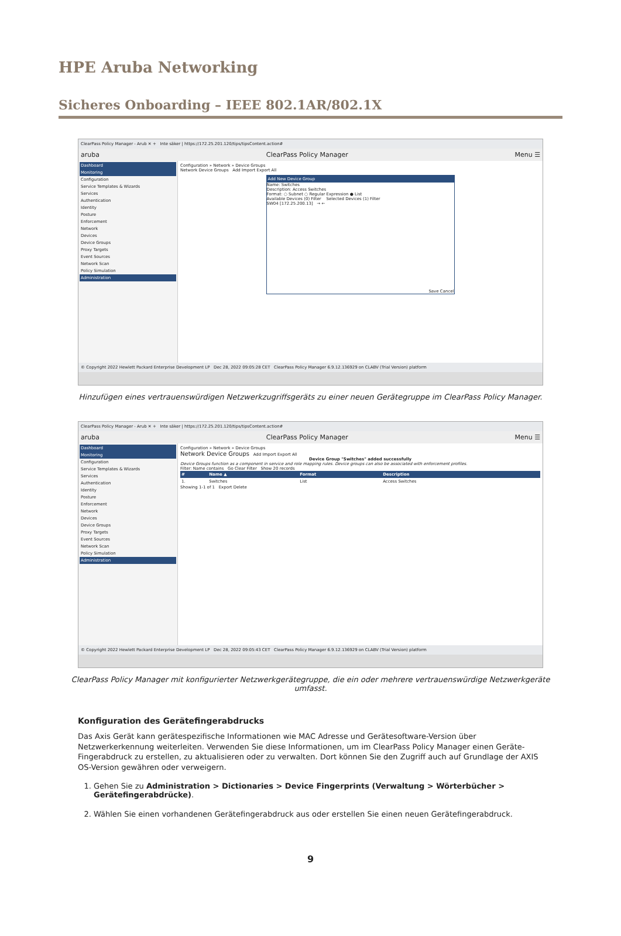HPE Aruba Networking
Sicheres Onboarding – IEEE 802.1AR/802.1X
ClearPass Policy Manager - Arub ✕ + Inte säker | https://172.25.201.120/tips/tipsContent.action#
aruba ClearPass Policy Manager Menu ☰
Dashboard
Monitoring
Configuration
Service Templates & Wizards
Services
Authentication
Identity
Posture
Enforcement
Network
Devices
Device Groups
Proxy Targets
Event Sources
Network Scan
Policy Simulation
Administration
Configuration » Network » Device Groups
Network Device Groups Add Import Export All
Add New Device Group
Name: Switches
Description: Access Switches
Format: ○ Subnet ○ Regular Expression ● List
Available Devices (0) Filter Selected Devices (1) Filter
SW04 [172.25.200.13] → ←
Save Cancel
© Copyright 2022 Hewlett Packard Enterprise Development LP Dec 28, 2022 09:05:28 CET ClearPass Policy Manager 6.9.12.136929 on CLABV (Trial Version) platform
Hinzufügen eines vertrauenswürdigen Netzwerkzugriffsgeräts zu einer neuen Gerätegruppe im ClearPass Policy Manager.
ClearPass Policy Manager - Arub ✕ + Inte säker | https://172.25.201.120/tips/tipsContent.action#
aruba ClearPass Policy Manager Menu ☰
Dashboard
Monitoring
Configuration
Service Templates & Wizards
Services
Authentication
Identity
Posture
Enforcement
Network
Devices
Device Groups
Proxy Targets
Event Sources
Network Scan
Policy Simulation
Administration
Configuration » Network » Device Groups
Network Device Groups Add Import Export All
Device Group "Switches" added successfully
Device Groups function as a component in service and role mapping rules. Device groups can also be associated with enforcement profiles.
Filter: Name contains Go Clear Filter Show 20 records
| # | Name ▲ | Format | Description |
| --- | --- | --- | --- |
| 1. | Switches | List | Access Switches |
Showing 1-1 of 1 Export Delete
© Copyright 2022 Hewlett Packard Enterprise Development LP Dec 28, 2022 09:05:43 CET ClearPass Policy Manager 6.9.12.136929 on CLABV (Trial Version) platform
ClearPass Policy Manager mit konfigurierter Netzwerkgerätegruppe, die ein oder mehrere vertrauenswürdige Netzwerkgeräte umfasst.
Konfiguration des Gerätefingerabdrucks
Das Axis Gerät kann gerätespezifische Informationen wie MAC Adresse und Gerätesoftware-Version über Netzwerkerkennung weiterleiten. Verwenden Sie diese Informationen, um im ClearPass Policy Manager einen Geräte-Fingerabdruck zu erstellen, zu aktualisieren oder zu verwalten. Dort können Sie den Zugriff auch auf Grundlage der AXIS OS-Version gewähren oder verweigern.
1. Gehen Sie zu Administration > Dictionaries > Device Fingerprints (Verwaltung > Wörterbücher > Gerätefingerabdrücke).
2. Wählen Sie einen vorhandenen Gerätefingerabdruck aus oder erstellen Sie einen neuen Gerätefingerabdruck.
9